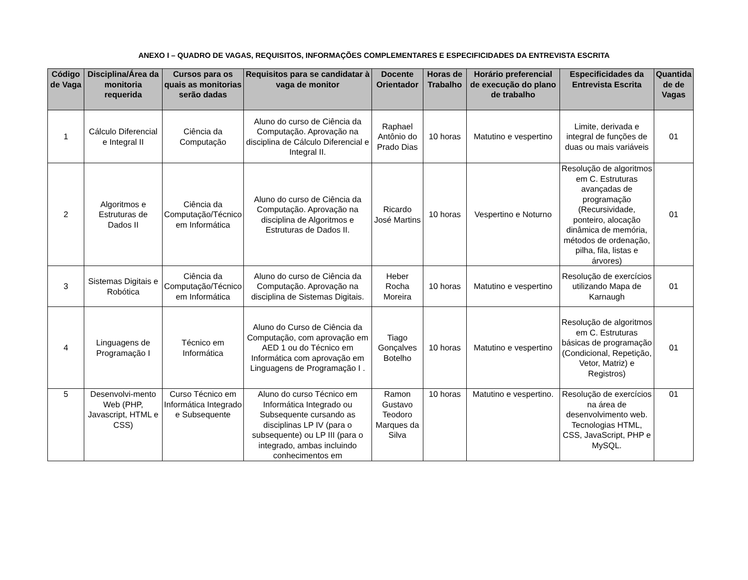ANEXO I – QUADRO DE VAGAS, REQUISITOS, INFORMAÇÕES COMPLEMENTARES E ESPECIFICIDADES DA ENTREVISTA ESCRITA
| Código de Vaga | Disciplina/Área da monitoria requerida | Cursos para os quais as monitorias serão dadas | Requisitos para se candidatar à vaga de monitor | Docente Orientador | Horas de Trabalho | Horário preferencial de execução do plano de trabalho | Especificidades da Entrevista Escrita | Quantida de de Vagas |
| --- | --- | --- | --- | --- | --- | --- | --- | --- |
| 1 | Cálculo Diferencial e Integral II | Ciência da Computação | Aluno do curso de Ciência da Computação. Aprovação na disciplina de Cálculo Diferencial e Integral II. | Raphael Antônio do Prado Dias | 10 horas | Matutino e vespertino | Limite, derivada e integral de funções de duas ou mais variáveis | 01 |
| 2 | Algoritmos e Estruturas de Dados II | Ciência da Computação/Técnico em Informática | Aluno do curso de Ciência da Computação. Aprovação na disciplina de Algoritmos e Estruturas de Dados II. | Ricardo José Martins | 10 horas | Vespertino e Noturno | Resolução de algoritmos em C. Estruturas avançadas de programação (Recursividade, ponteiro, alocação dinâmica de memória, métodos de ordenação, pilha, fila, listas e árvores) | 01 |
| 3 | Sistemas Digitais e Robótica | Ciência da Computação/Técnico em Informática | Aluno do curso de Ciência da Computação. Aprovação na disciplina de Sistemas Digitais. | Heber Rocha Moreira | 10 horas | Matutino e vespertino | Resolução de exercícios utilizando Mapa de Karnaugh | 01 |
| 4 | Linguagens de Programação I | Técnico em Informática | Aluno do Curso de Ciência da Computação, com aprovação em AED 1 ou do Técnico em Informática com aprovação em Linguagens de Programação I . | Tiago Gonçalves Botelho | 10 horas | Matutino e vespertino | Resolução de algoritmos em C. Estruturas básicas de programação (Condicional, Repetição, Vetor, Matriz) e Registros) | 01 |
| 5 | Desenvolvi-mento Web (PHP, Javascript, HTML e CSS) | Curso Técnico em Informática Integrado e Subsequente | Aluno do curso Técnico em Informática Integrado ou Subsequente cursando as disciplinas LP IV (para o subsequente) ou LP III (para o integrado, ambas incluindo conhecimentos em | Ramon Gustavo Teodoro Marques da Silva | 10 horas | Matutino e vespertino. | Resolução de exercícios na área de desenvolvimento web. Tecnologias HTML, CSS, JavaScript, PHP e MySQL. | 01 |